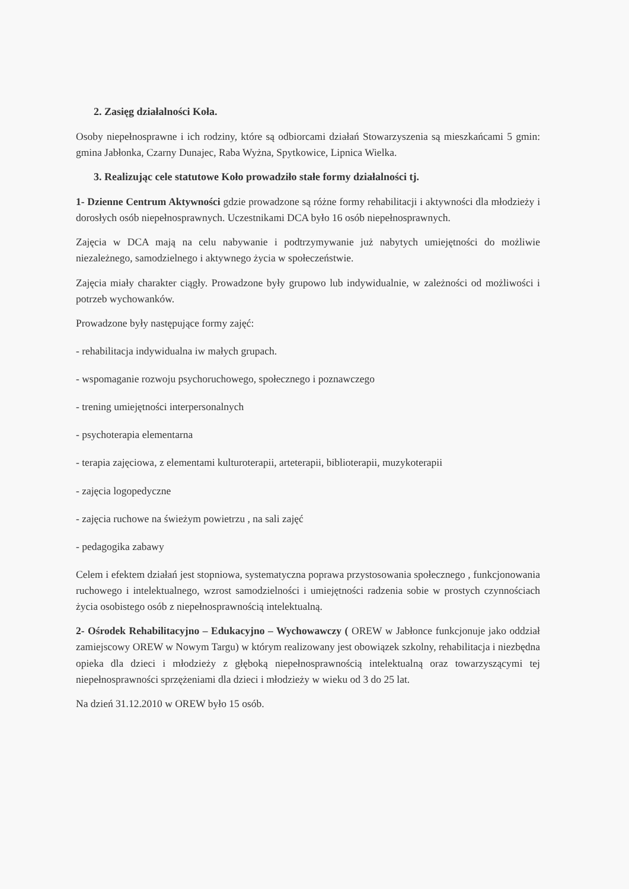2. Zasięg działalności Koła.
Osoby niepełnosprawne i ich rodziny, które są odbiorcami działań Stowarzyszenia są mieszkańcami 5 gmin: gmina Jabłonka, Czarny Dunajec, Raba Wyżna, Spytkowice, Lipnica Wielka.
3. Realizując cele statutowe Koło prowadziło stałe formy działalności tj.
1- Dzienne Centrum Aktywności gdzie prowadzone są różne formy rehabilitacji i aktywności dla młodzieży i dorosłych osób niepełnosprawnych. Uczestnikami DCA było 16 osób niepełnosprawnych.
Zajęcia w DCA mają na celu nabywanie i podtrzymywanie już nabytych umiejętności do możliwie niezależnego, samodzielnego i aktywnego życia w społeczeństwie.
Zajęcia miały charakter ciągły. Prowadzone były grupowo lub indywidualnie, w zależności od możliwości i potrzeb wychowanków.
Prowadzone były następujące formy zajęć:
- rehabilitacja indywidualna iw małych grupach.
- wspomaganie rozwoju psychoruchowego, społecznego i poznawczego
- trening umiejętności interpersonalnych
- psychoterapia elementarna
- terapia zajęciowa, z elementami kulturoterapii, arteterapii, biblioterapii, muzykoterapii
- zajęcia logopedyczne
- zajęcia ruchowe na świeżym powietrzu , na sali zajęć
- pedagogika zabawy
Celem i efektem działań jest stopniowa, systematyczna poprawa przystosowania społecznego , funkcjonowania ruchowego i intelektualnego, wzrost samodzielności i umiejętności radzenia sobie w prostych czynnościach życia osobistego osób z niepełnosprawnością intelektualną.
2- Ośrodek Rehabilitacyjno – Edukacyjno – Wychowawczy ( OREW w Jabłonce funkcjonuje jako oddział zamiejscowy OREW w Nowym Targu) w którym realizowany jest obowiązek szkolny, rehabilitacja i niezbędna opieka dla dzieci i młodzieży z głęboką niepełnosprawnością intelektualną oraz towarzyszącymi tej niepełnosprawności sprzężeniami dla dzieci i młodzieży w wieku od 3 do 25 lat.
Na dzień 31.12.2010 w OREW było 15 osób.